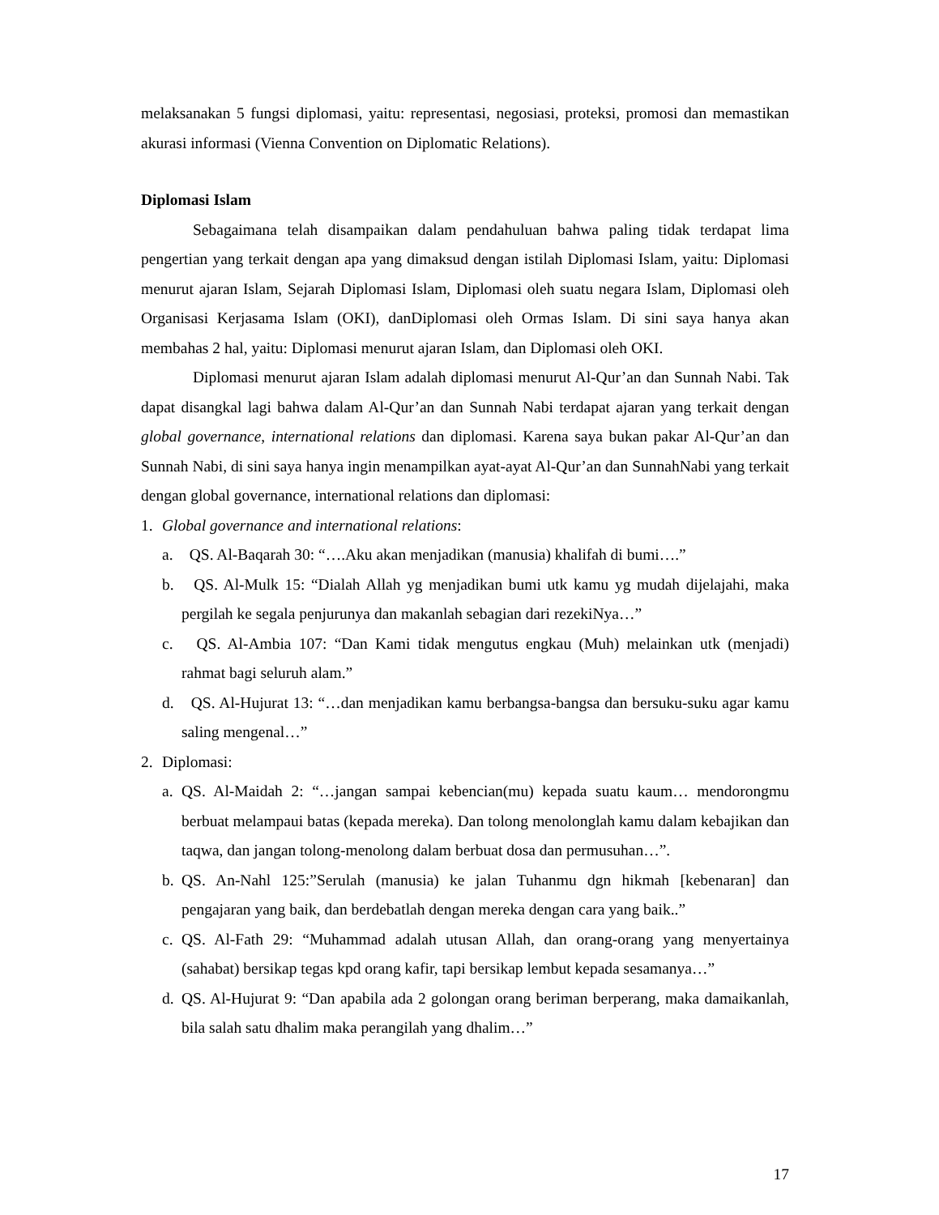melaksanakan 5 fungsi diplomasi, yaitu: representasi, negosiasi, proteksi, promosi dan memastikan akurasi informasi (Vienna Convention on Diplomatic Relations).
Diplomasi Islam
Sebagaimana telah disampaikan dalam pendahuluan bahwa paling tidak terdapat lima pengertian yang terkait dengan apa yang dimaksud dengan istilah Diplomasi Islam, yaitu: Diplomasi menurut ajaran Islam, Sejarah Diplomasi Islam, Diplomasi oleh suatu negara Islam, Diplomasi oleh Organisasi Kerjasama Islam (OKI), danDiplomasi oleh Ormas Islam. Di sini saya hanya akan membahas 2 hal, yaitu: Diplomasi menurut ajaran Islam, dan Diplomasi oleh OKI.
Diplomasi menurut ajaran Islam adalah diplomasi menurut Al-Qur’an dan Sunnah Nabi. Tak dapat disangkal lagi bahwa dalam Al-Qur’an dan Sunnah Nabi terdapat ajaran yang terkait dengan global governance, international relations dan diplomasi. Karena saya bukan pakar Al-Qur’an dan Sunnah Nabi, di sini saya hanya ingin menampilkan ayat-ayat Al-Qur’an dan SunnahNabi yang terkait dengan global governance, international relations dan diplomasi:
1. Global governance and international relations:
a. QS. Al-Baqarah 30: “….Aku akan menjadikan (manusia) khalifah di bumi….”
b. QS. Al-Mulk 15: “Dialah Allah yg menjadikan bumi utk kamu yg mudah dijelajahi, maka pergilah ke segala penjurunya dan makanlah sebagian dari rezekiNya…”
c. QS. Al-Ambia 107: “Dan Kami tidak mengutus engkau (Muh) melainkan utk (menjadi) rahmat bagi seluruh alam.”
d. QS. Al-Hujurat 13: “…dan menjadikan kamu berbangsa-bangsa dan bersuku-suku agar kamu saling mengenal…”
2. Diplomasi:
a. QS. Al-Maidah 2: “…jangan sampai kebencian(mu) kepada suatu kaum… mendorongmu berbuat melampaui batas (kepada mereka). Dan tolong menolonglah kamu dalam kebajikan dan taqwa, dan jangan tolong-menolong dalam berbuat dosa dan permusuhan…”.
b. QS. An-Nahl 125:”Serulah (manusia) ke jalan Tuhanmu dgn hikmah [kebenaran] dan pengajaran yang baik, dan berdebatlah dengan mereka dengan cara yang baik..”
c. QS. Al-Fath 29: “Muhammad adalah utusan Allah, dan orang-orang yang menyertainya (sahabat) bersikap tegas kpd orang kafir, tapi bersikap lembut kepada sesamanya…”
d. QS. Al-Hujurat 9: “Dan apabila ada 2 golongan orang beriman berperang, maka damaikanlah, bila salah satu dhalim maka perangilah yang dhalim…”
17